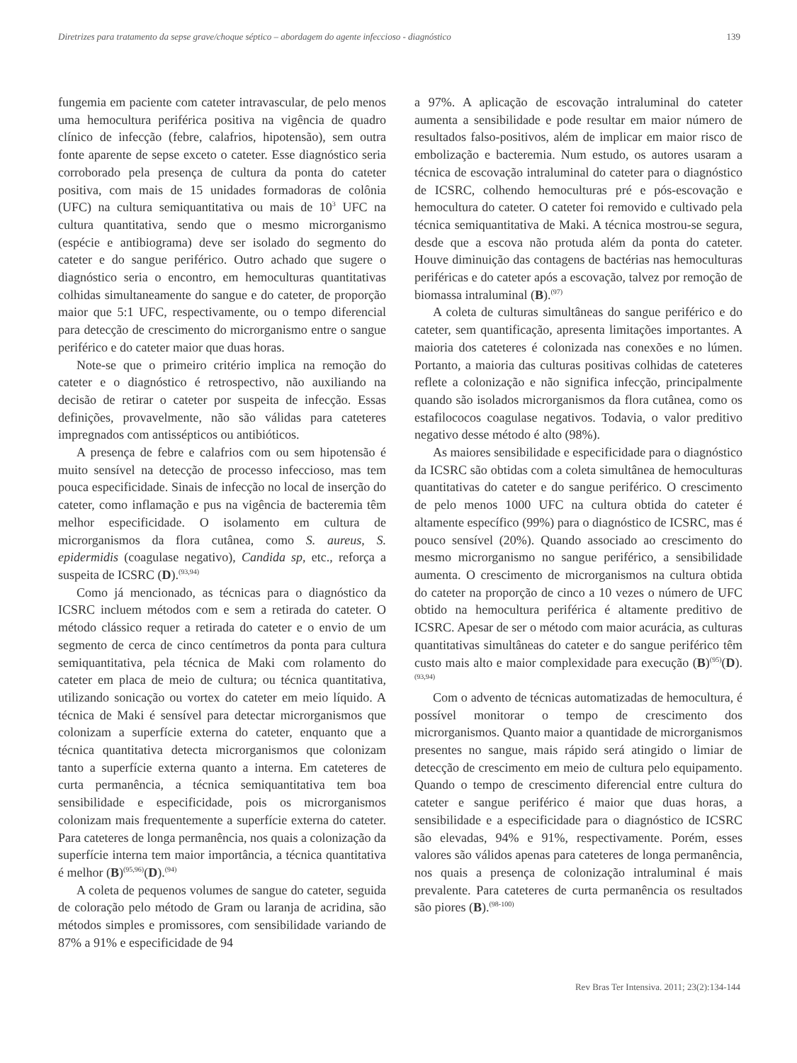Diretrizes para tratamento da sepse grave/choque séptico – abordagem do agente infeccioso - diagnóstico 139
fungemia em paciente com cateter intravascular, de pelo menos uma hemocultura periférica positiva na vigência de quadro clínico de infecção (febre, calafrios, hipotensão), sem outra fonte aparente de sepse exceto o cateter. Esse diagnóstico seria corroborado pela presença de cultura da ponta do cateter positiva, com mais de 15 unidades formadoras de colônia (UFC) na cultura semiquantitativa ou mais de 10<sup>3</sup> UFC na cultura quantitativa, sendo que o mesmo microrganismo (espécie e antibiograma) deve ser isolado do segmento do cateter e do sangue periférico. Outro achado que sugere o diagnóstico seria o encontro, em hemoculturas quantitativas colhidas simultaneamente do sangue e do cateter, de proporção maior que 5:1 UFC, respectivamente, ou o tempo diferencial para detecção de crescimento do microrganismo entre o sangue periférico e do cateter maior que duas horas.
Note-se que o primeiro critério implica na remoção do cateter e o diagnóstico é retrospectivo, não auxiliando na decisão de retirar o cateter por suspeita de infecção. Essas definições, provavelmente, não são válidas para cateteres impregnados com antissépticos ou antibióticos.
A presença de febre e calafrios com ou sem hipotensão é muito sensível na detecção de processo infeccioso, mas tem pouca especificidade. Sinais de infecção no local de inserção do cateter, como inflamação e pus na vigência de bacteremia têm melhor especificidade. O isolamento em cultura de microrganismos da flora cutânea, como S. aureus, S. epidermidis (coagulase negativo), Candida sp, etc., reforça a suspeita de ICSRC (D).<sup>(93,94)</sup>
Como já mencionado, as técnicas para o diagnóstico da ICSRC incluem métodos com e sem a retirada do cateter. O método clássico requer a retirada do cateter e o envio de um segmento de cerca de cinco centímetros da ponta para cultura semiquantitativa, pela técnica de Maki com rolamento do cateter em placa de meio de cultura; ou técnica quantitativa, utilizando sonicação ou vortex do cateter em meio líquido. A técnica de Maki é sensível para detectar microrganismos que colonizam a superfície externa do cateter, enquanto que a técnica quantitativa detecta microrganismos que colonizam tanto a superfície externa quanto a interna. Em cateteres de curta permanência, a técnica semiquantitativa tem boa sensibilidade e especificidade, pois os microrganismos colonizam mais frequentemente a superfície externa do cateter. Para cateteres de longa permanência, nos quais a colonização da superfície interna tem maior importância, a técnica quantitativa é melhor (B)<sup>(95,96)</sup>(D).<sup>(94)</sup>
A coleta de pequenos volumes de sangue do cateter, seguida de coloração pelo método de Gram ou laranja de acridina, são métodos simples e promissores, com sensibilidade variando de 87% a 91% e especificidade de 94
a 97%. A aplicação de escovação intraluminal do cateter aumenta a sensibilidade e pode resultar em maior número de resultados falso-positivos, além de implicar em maior risco de embolização e bacteremia. Num estudo, os autores usaram a técnica de escovação intraluminal do cateter para o diagnóstico de ICSRC, colhendo hemoculturas pré e pós-escovação e hemocultura do cateter. O cateter foi removido e cultivado pela técnica semiquantitativa de Maki. A técnica mostrou-se segura, desde que a escova não protuda além da ponta do cateter. Houve diminuição das contagens de bactérias nas hemoculturas periféricas e do cateter após a escovação, talvez por remoção de biomassa intraluminal (B).<sup>(97)</sup>
A coleta de culturas simultâneas do sangue periférico e do cateter, sem quantificação, apresenta limitações importantes. A maioria dos cateteres é colonizada nas conexões e no lúmen. Portanto, a maioria das culturas positivas colhidas de cateteres reflete a colonização e não significa infecção, principalmente quando são isolados microrganismos da flora cutânea, como os estafilococos coagulase negativos. Todavia, o valor preditivo negativo desse método é alto (98%).
As maiores sensibilidade e especificidade para o diagnóstico da ICSRC são obtidas com a coleta simultânea de hemoculturas quantitativas do cateter e do sangue periférico. O crescimento de pelo menos 1000 UFC na cultura obtida do cateter é altamente específico (99%) para o diagnóstico de ICSRC, mas é pouco sensível (20%). Quando associado ao crescimento do mesmo microrganismo no sangue periférico, a sensibilidade aumenta. O crescimento de microrganismos na cultura obtida do cateter na proporção de cinco a 10 vezes o número de UFC obtido na hemocultura periférica é altamente preditivo de ICSRC. Apesar de ser o método com maior acurácia, as culturas quantitativas simultâneas do cateter e do sangue periférico têm custo mais alto e maior complexidade para execução (B)<sup>(95)</sup>(D).<sup>(93,94)</sup>
Com o advento de técnicas automatizadas de hemocultura, é possível monitorar o tempo de crescimento dos microrganismos. Quanto maior a quantidade de microrganismos presentes no sangue, mais rápido será atingido o limiar de detecção de crescimento em meio de cultura pelo equipamento. Quando o tempo de crescimento diferencial entre cultura do cateter e sangue periférico é maior que duas horas, a sensibilidade e a especificidade para o diagnóstico de ICSRC são elevadas, 94% e 91%, respectivamente. Porém, esses valores são válidos apenas para cateteres de longa permanência, nos quais a presença de colonização intraluminal é mais prevalente. Para cateteres de curta permanência os resultados são piores (B).<sup>(98-100)</sup>
Rev Bras Ter Intensiva. 2011; 23(2):134-144